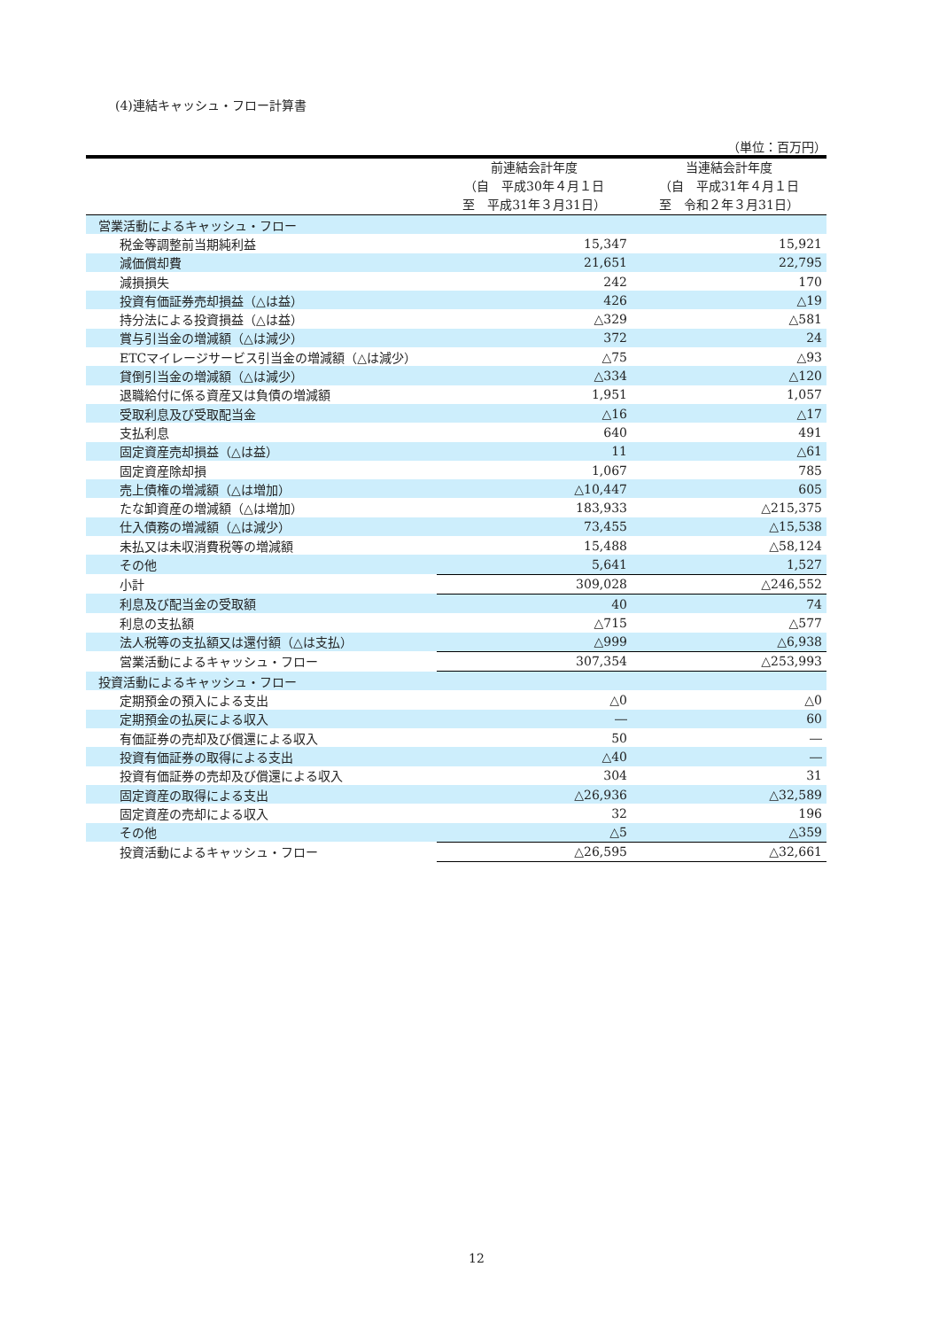(4)連結キャッシュ・フロー計算書
（単位：百万円）
| | 前連結会計年度 （自 平成30年４月１日 至 平成31年３月31日） | 当連結会計年度 （自 平成31年４月１日 至 令和２年３月31日） |
| --- | --- | --- |
| 営業活動によるキャッシュ・フロー | | |
| 税金等調整前当期純利益 | 15,347 | 15,921 |
| 減価償却費 | 21,651 | 22,795 |
| 減損損失 | 242 | 170 |
| 投資有価証券売却損益（△は益） | 426 | △19 |
| 持分法による投資損益（△は益） | △329 | △581 |
| 賞与引当金の増減額（△は減少） | 372 | 24 |
| ETCマイレージサービス引当金の増減額（△は減少） | △75 | △93 |
| 貸倒引当金の増減額（△は減少） | △334 | △120 |
| 退職給付に係る資産又は負債の増減額 | 1,951 | 1,057 |
| 受取利息及び受取配当金 | △16 | △17 |
| 支払利息 | 640 | 491 |
| 固定資産売却損益（△は益） | 11 | △61 |
| 固定資産除却損 | 1,067 | 785 |
| 売上債権の増減額（△は増加） | △10,447 | 605 |
| たな卸資産の増減額（△は増加） | 183,933 | △215,375 |
| 仕入債務の増減額（△は減少） | 73,455 | △15,538 |
| 未払又は未収消費税等の増減額 | 15,488 | △58,124 |
| その他 | 5,641 | 1,527 |
| 小計 | 309,028 | △246,552 |
| 利息及び配当金の受取額 | 40 | 74 |
| 利息の支払額 | △715 | △577 |
| 法人税等の支払額又は還付額（△は支払） | △999 | △6,938 |
| 営業活動によるキャッシュ・フロー | 307,354 | △253,993 |
| 投資活動によるキャッシュ・フロー | | |
| 定期預金の預入による支出 | △0 | △0 |
| 定期預金の払戻による収入 | ― | 60 |
| 有価証券の売却及び償還による収入 | 50 | ― |
| 投資有価証券の取得による支出 | △40 | ― |
| 投資有価証券の売却及び償還による収入 | 304 | 31 |
| 固定資産の取得による支出 | △26,936 | △32,589 |
| 固定資産の売却による収入 | 32 | 196 |
| その他 | △5 | △359 |
| 投資活動によるキャッシュ・フロー | △26,595 | △32,661 |
12